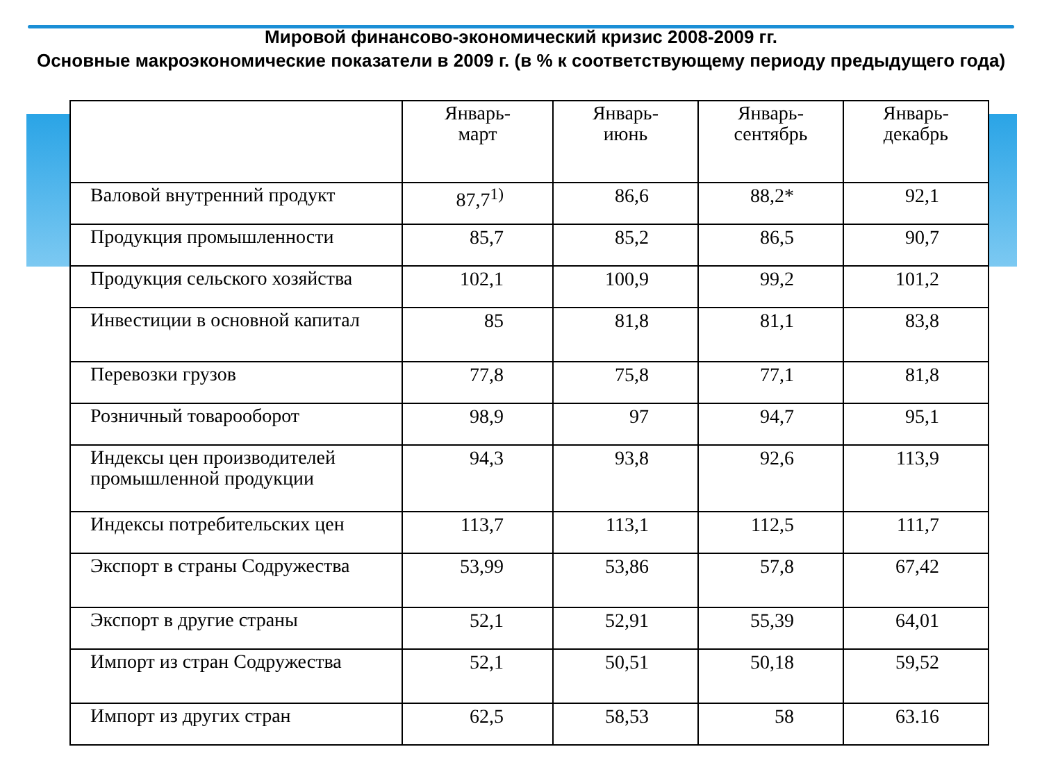Мировой финансово-экономический кризис 2008-2009 гг.
Основные макроэкономические показатели в 2009 г. (в % к соответствующему периоду предыдущего года)
| | Январь- март | Январь- июнь | Январь- сентябрь | Январь- декабрь |
| --- | --- | --- | --- | --- |
| Валовой внутренний продукт | 87,7<sup>1)</sup> | 86,6 | 88,2* | 92,1 |
| Продукция промышленности | 85,7 | 85,2 | 86,5 | 90,7 |
| Продукция сельского хозяйства | 102,1 | 100,9 | 99,2 | 101,2 |
| Инвестиции в основной капитал | 85 | 81,8 | 81,1 | 83,8 |
| Перевозки грузов | 77,8 | 75,8 | 77,1 | 81,8 |
| Розничный товарооборот | 98,9 | 97 | 94,7 | 95,1 |
| Индексы цен производителей промышленной продукции | 94,3 | 93,8 | 92,6 | 113,9 |
| Индексы потребительских цен | 113,7 | 113,1 | 112,5 | 111,7 |
| Экспорт в страны Содружества | 53,99 | 53,86 | 57,8 | 67,42 |
| Экспорт в другие страны | 52,1 | 52,91 | 55,39 | 64,01 |
| Импорт из стран Содружества | 52,1 | 50,51 | 50,18 | 59,52 |
| Импорт из других стран | 62,5 | 58,53 | 58 | 63.16 |